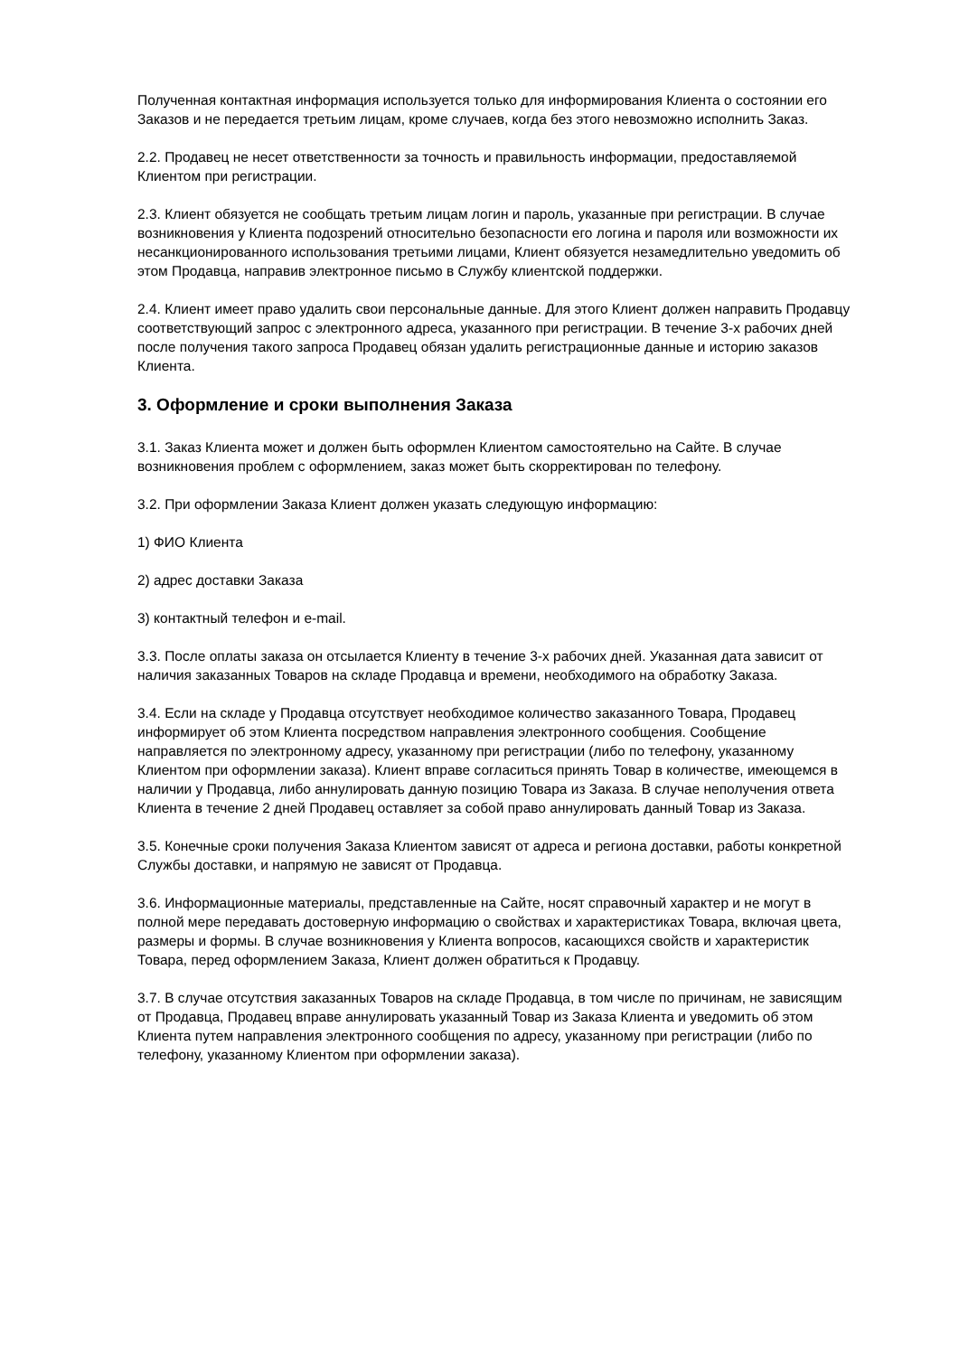Полученная контактная информация используется только для информирования Клиента о состоянии его Заказов и не передается третьим лицам, кроме случаев, когда без этого невозможно исполнить Заказ.
2.2. Продавец не несет ответственности за точность и правильность информации, предоставляемой Клиентом при регистрации.
2.3. Клиент обязуется не сообщать третьим лицам логин и пароль, указанные при регистрации. В случае возникновения у Клиента подозрений относительно безопасности его логина и пароля или возможности их несанкционированного использования третьими лицами, Клиент обязуется незамедлительно уведомить об этом Продавца, направив электронное письмо в Службу клиентской поддержки.
2.4. Клиент имеет право удалить свои персональные данные. Для этого Клиент должен направить Продавцу соответствующий запрос с электронного адреса, указанного при регистрации. В течение 3-х рабочих дней после получения такого запроса Продавец обязан удалить регистрационные данные и историю заказов Клиента.
3. Оформление и сроки выполнения Заказа
3.1. Заказ Клиента может и должен быть оформлен Клиентом самостоятельно на Сайте. В случае возникновения проблем с оформлением, заказ может быть скорректирован по телефону.
3.2. При оформлении Заказа Клиент должен указать следующую информацию:
1) ФИО Клиента
2) адрес доставки Заказа
3) контактный телефон и e-mail.
3.3. После оплаты заказа он отсылается Клиенту в течение 3-х рабочих дней. Указанная дата зависит от наличия заказанных Товаров на складе Продавца и времени, необходимого на обработку Заказа.
3.4. Если на складе у Продавца отсутствует необходимое количество заказанного Товара, Продавец информирует об этом Клиента посредством направления электронного сообщения. Сообщение направляется по электронному адресу, указанному при регистрации (либо по телефону, указанному Клиентом при оформлении заказа). Клиент вправе согласиться принять Товар в количестве, имеющемся в наличии у Продавца, либо аннулировать данную позицию Товара из Заказа. В случае неполучения ответа Клиента в течение 2 дней Продавец оставляет за собой право аннулировать данный Товар из Заказа.
3.5. Конечные сроки получения Заказа Клиентом зависят от адреса и региона доставки, работы конкретной Службы доставки, и напрямую не зависят от Продавца.
3.6. Информационные материалы, представленные на Сайте, носят справочный характер и не могут в полной мере передавать достоверную информацию о свойствах и характеристиках Товара, включая цвета, размеры и формы. В случае возникновения у Клиента вопросов, касающихся свойств и характеристик Товара, перед оформлением Заказа, Клиент должен обратиться к Продавцу.
3.7. В случае отсутствия заказанных Товаров на складе Продавца, в том числе по причинам, не зависящим от Продавца, Продавец вправе аннулировать указанный Товар из Заказа Клиента и уведомить об этом Клиента путем направления электронного сообщения по адресу, указанному при регистрации (либо по телефону, указанному Клиентом при оформлении заказа).